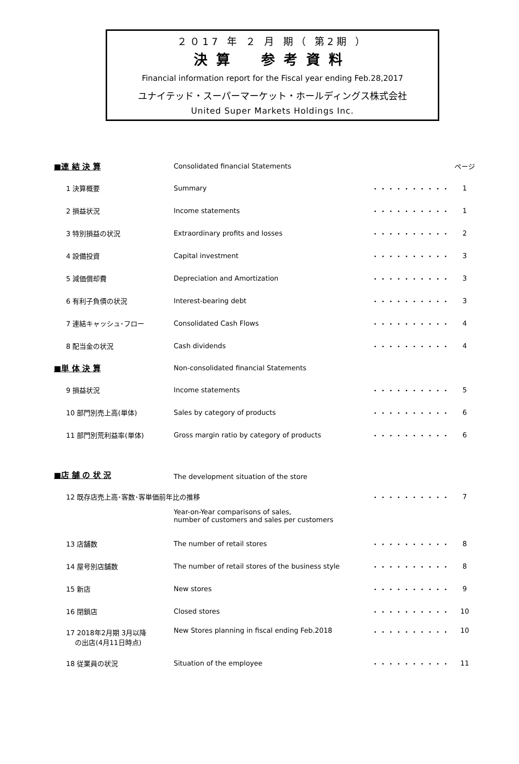２０17 年 ２ 月 期（ 第2期 ）
決算　参考資料
Financial information report for the Fiscal year ending Feb.28,2017
ユナイテッド・スーパーマーケット・ホールディングス株式会社
United Super Markets Holdings Inc.
| ■連 結 決 算 | Consolidated financial Statements | | ページ |
| 1 決算概要 | Summary | ・・・・・・・・・・ | 1 |
| 2 損益状況 | Income statements | ・・・・・・・・・・ | 1 |
| 3 特別損益の状況 | Extraordinary profits and losses | ・・・・・・・・・・ | 2 |
| 4 設備投資 | Capital investment | ・・・・・・・・・・ | 3 |
| 5 減価償却費 | Depreciation and Amortization | ・・・・・・・・・・ | 3 |
| 6 有利子負債の状況 | Interest-bearing debt | ・・・・・・・・・・ | 3 |
| 7 連結キャッシュ･フロー | Consolidated Cash Flows | ・・・・・・・・・・ | 4 |
| 8 配当金の状況 | Cash dividends | ・・・・・・・・・・ | 4 |
| ■単 体 決 算 | Non-consolidated financial Statements | | |
| 9 損益状況 | Income statements | ・・・・・・・・・・ | 5 |
| 10 部門別売上高(単体) | Sales by category of products | ・・・・・・・・・・ | 6 |
| 11 部門別荒利益率(単体) | Gross margin ratio by category of products | ・・・・・・・・・・ | 6 |
| ■店 舗 の 状 況 | The development situation of the store | | |
| 12 既存店売上高･客数･客単価前年比の推移 | | ・・・・・・・・・・ | 7 |
| | Year-on-Year comparisons of sales, number of customers and sales per customers | | |
| 13 店舗数 | The number of retail stores | ・・・・・・・・・・ | 8 |
| 14 屋号別店舗数 | The number of retail stores of the business style | ・・・・・・・・・・ | 8 |
| 15 新店 | New stores | ・・・・・・・・・・ | 9 |
| 16 閉鎖店 | Closed stores | ・・・・・・・・・・ | 10 |
| 17 2018年2月期 3月以降 の出店(4月11日時点) | New Stores planning in fiscal ending Feb.2018 | ・・・・・・・・・・ | 10 |
| 18 従業員の状況 | Situation of the employee | ・・・・・・・・・・ | 11 |